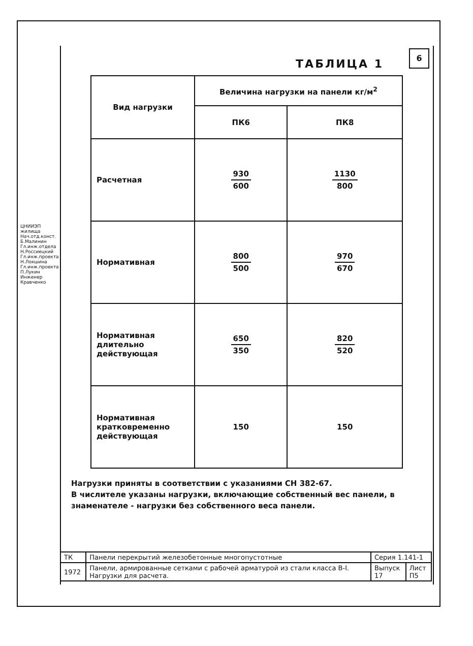ЦНИИЭП жилища
Нач.отд.конст. Б.Малинин
Гл.инж.отдела Н.Россиецкий
Гл.инж.проекта Н.Локшина
Гл.инж.проекта П.Лукин
Инженер Кравченко
6
ТАБЛИЦА 1
| Вид нагрузки | Величина нагрузки на панели кг/м<sup>2</sup> | |
| --- | --- | --- |
| | ПК6 | ПК8 |
| Расчетная | 930 600 | 1130 800 |
| Нормативная | 800 500 | 970 670 |
| Нормативная длительно действующая | 650 350 | 820 520 |
| Нормативная кратковременно действующая | 150 | 150 |
Нагрузки приняты в соответствии с указаниями СН 382-67.
В числителе указаны нагрузки, включающие собственный вес панели, в знаменателе - нагрузки без собственного веса панели.
| ТК | Панели перекрытий железобетонные многопустотные | Серия 1.141-1 | |
| 1972 | Панели, армированные сетками с рабочей арматурой из стали класса В-I. Нагрузки для расчета. | Выпуск 17 | Лист П5 |